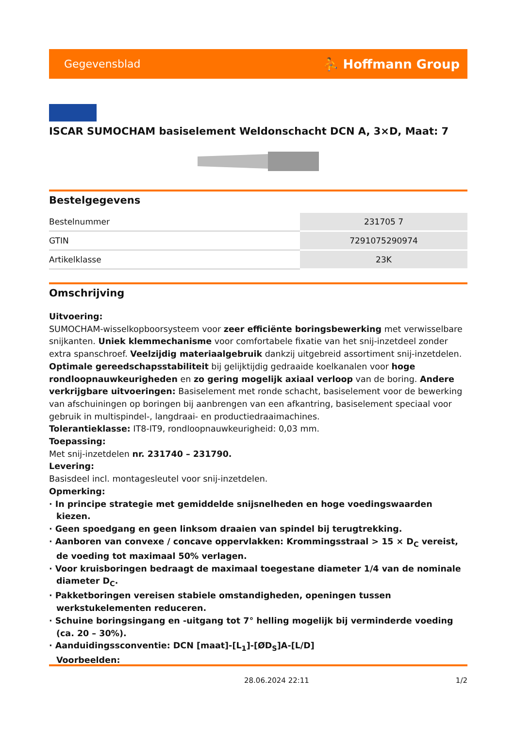Gegevensblad ⛹ Hoffmann Group
ISCAR SUMOCHAM basiselement Weldonschacht DCN A, 3×D, Maat: 7
Bestelgegevens
| Bestelnummer | 231705 7 |
| GTIN | 7291075290974 |
| Artikelklasse | 23K |
Omschrijving
Uitvoering:
SUMOCHAM-wisselkopboorsysteem voor zeer efficiënte boringsbewerking met verwisselbare snijkanten. Uniek klemmechanisme voor comfortabele fixatie van het snij-inzetdeel zonder extra spanschroef. Veelzijdig materiaalgebruik dankzij uitgebreid assortiment snij-inzetdelen. Optimale gereedschapsstabiliteit bij gelijktijdig gedraaide koelkanalen voor hoge rondloopnauwkeurigheden en zo gering mogelijk axiaal verloop van de boring. Andere verkrijgbare uitvoeringen: Basiselement met ronde schacht, basiselement voor de bewerking van afschuiningen op boringen bij aanbrengen van een afkantring, basiselement speciaal voor gebruik in multispindel-, langdraai- en productiedraaimachines.
Tolerantieklasse: IT8-IT9, rondloopnauwkeurigheid: 0,03 mm.
Toepassing:
Met snij-inzetdelen nr. 231740 – 231790.
Levering:
Basisdeel incl. montagesleutel voor snij-inzetdelen.
Opmerking:
· In principe strategie met gemiddelde snijsnelheden en hoge voedingswaarden kiezen.
· Geen spoedgang en geen linksom draaien van spindel bij terugtrekking.
· Aanboren van convexe / concave oppervlakken: Krommingsstraal > 15 × D<sub>C</sub> vereist, de voeding tot maximaal 50% verlagen.
· Voor kruisboringen bedraagt de maximaal toegestane diameter 1/4 van de nominale diameter D<sub>C</sub>.
· Pakketboringen vereisen stabiele omstandigheden, openingen tussen werkstukelementen reduceren.
· Schuine boringsingang en -uitgang tot 7° helling mogelijk bij verminderde voeding (ca. 20 – 30%).
· Aanduidingssconventie: DCN [maat]-[L<sub>1</sub>]-[ØD<sub>S</sub>]A-[L/D]
Voorbeelden:
28.06.2024 22:11 1/2